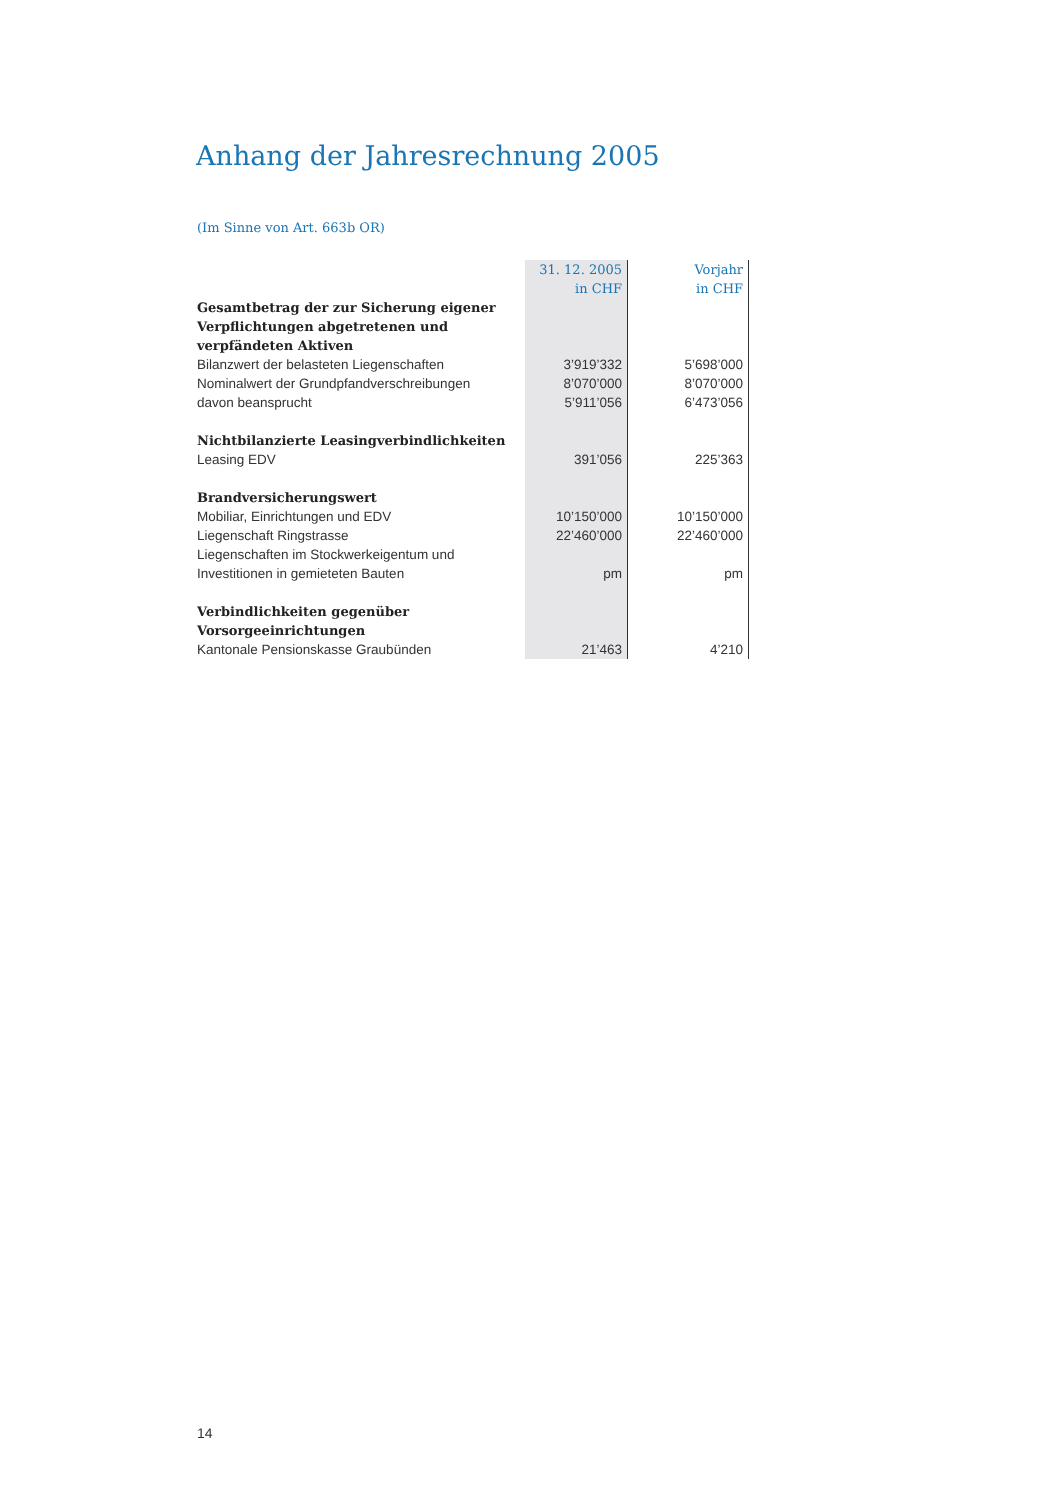Anhang der Jahresrechnung 2005
(Im Sinne von Art. 663b OR)
| | 31. 12. 2005 in CHF | Vorjahr in CHF |
| --- | --- | --- |
| Gesamtbetrag der zur Sicherung eigener | | |
| Verpflichtungen abgetretenen und | | |
| verpfändeten Aktiven | | |
| Bilanzwert der belasteten Liegenschaften | 3’919’332 | 5’698’000 |
| Nominalwert der Grundpfandverschreibungen | 8’070’000 | 8’070’000 |
| davon beansprucht | 5’911’056 | 6’473’056 |
| Nichtbilanzierte Leasingverbindlichkeiten | | |
| Leasing EDV | 391’056 | 225’363 |
| Brandversicherungswert | | |
| Mobiliar, Einrichtungen und EDV | 10’150’000 | 10’150’000 |
| Liegenschaft Ringstrasse | 22’460’000 | 22’460’000 |
| Liegenschaften im Stockwerkeigentum und | | |
| Investitionen in gemieteten Bauten | pm | pm |
| Verbindlichkeiten gegenüber | | |
| Vorsorgeeinrichtungen | | |
| Kantonale Pensionskasse Graubünden | 21’463 | 4’210 |
14